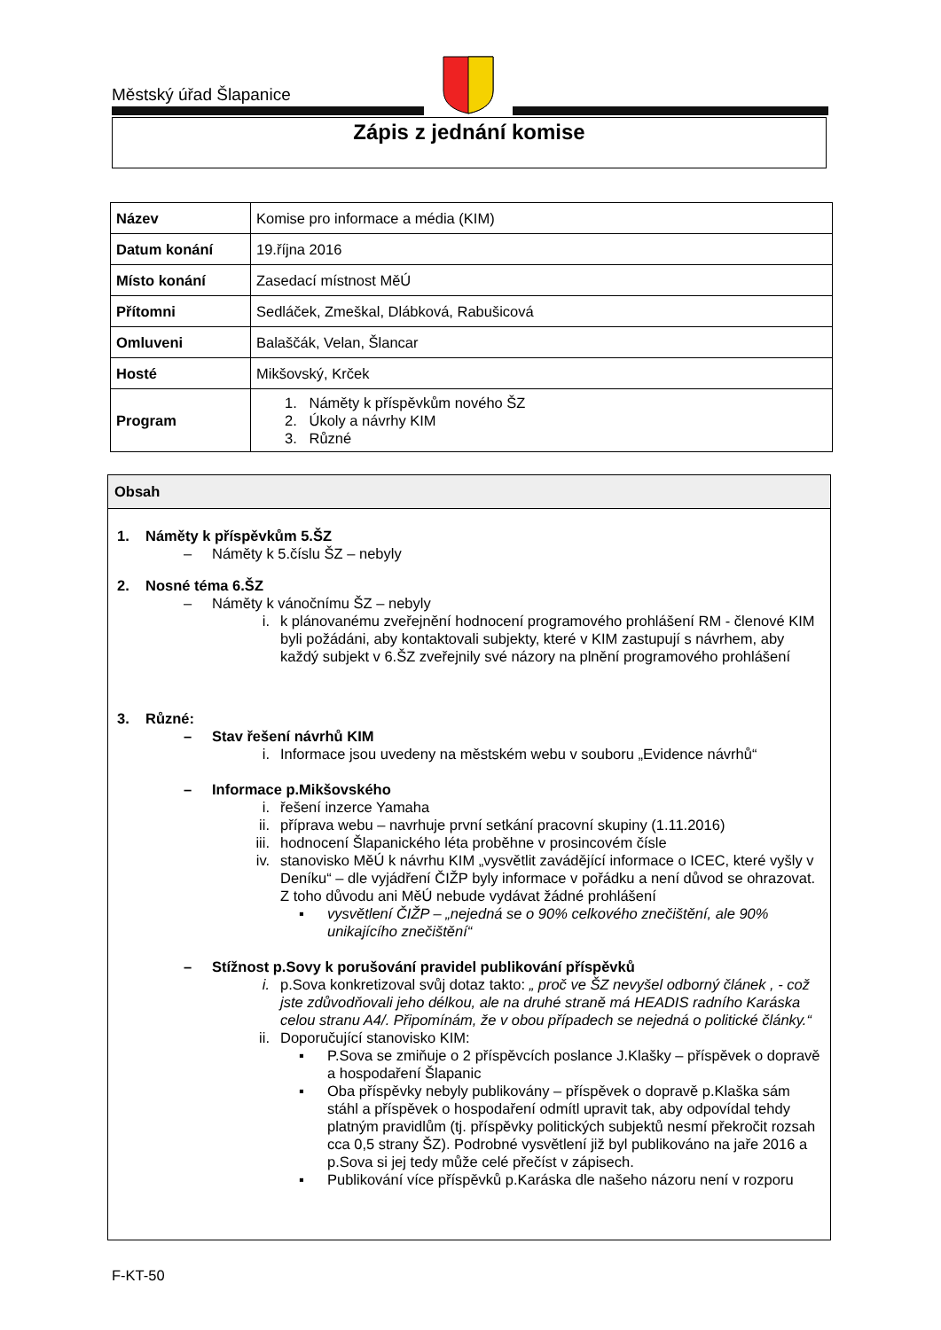Městský úřad Šlapanice
Zápis z jednání komise
| Název | Komise pro informace a média (KIM) |
| Datum konání | 19.října 2016 |
| Místo konání | Zasedací místnost MěÚ |
| Přítomni | Sedláček, Zmeškal, Dlábková, Rabušicová |
| Omluveni | Balaščák, Velan, Šlancar |
| Hosté | Mikšovský, Krček |
| Program | 1. Náměty k příspěvkům nového ŠZ 2. Úkoly a návrhy KIM 3. Různé |
Obsah
1. Náměty k příspěvkům 5.ŠZ
– Náměty k 5.číslu ŠZ – nebyly
2. Nosné téma 6.ŠZ
– Náměty k vánočnímu ŠZ – nebyly
i. k plánovanému zveřejnění hodnocení programového prohlášení RM - členové KIM byli požádáni, aby kontaktovali subjekty, které v KIM zastupují s návrhem, aby každý subjekt v 6.ŠZ zveřejnily své názory na plnění programového prohlášení
3. Různé:
– Stav řešení návrhů KIM
i. Informace jsou uvedeny na městském webu v souboru „Evidence návrhů“
– Informace p.Mikšovského
i. řešení inzerce Yamaha
ii. příprava webu – navrhuje první setkání pracovní skupiny (1.11.2016)
iii.
hodnocení Šlapanického léta proběhne v prosincovém čísle
iv. stanovisko MěÚ k návrhu KIM „vysvětlit zavádějící informace o ICEC, které vyšly v Deníku“ – dle vyjádření ČIŽP byly informace v pořádku a není důvod se ohrazovat. Z toho důvodu ani MěÚ nebude vydávat žádné prohlášení
▪ vysvětlení ČIŽP – „nejedná se o 90% celkového znečištění, ale 90% unikajícího znečištění“
– Stížnost p.Sovy k porušování pravidel publikování příspěvků
i. p.Sova konkretizoval svůj dotaz takto: „ proč ve ŠZ nevyšel odborný článek , - což jste zdůvodňovali jeho délkou, ale na druhé straně má HEADIS radního Karáska celou stranu A4/. Připomínám, že v obou případech se nejedná o politické články.“
ii. Doporučující stanovisko KIM:
▪ P.Sova se zmiňuje o 2 příspěvcích poslance J.Klašky – příspěvek o dopravě a hospodaření Šlapanic
▪ Oba příspěvky nebyly publikovány – příspěvek o dopravě p.Klaška sám stáhl a příspěvek o hospodaření odmítl upravit tak, aby odpovídal tehdy platným pravidlům (tj. příspěvky politických subjektů nesmí překročit rozsah cca 0,5 strany ŠZ). Podrobné vysvětlení již byl publikováno na jaře 2016 a p.Sova si jej tedy může celé přečíst v zápisech.
▪ Publikování více příspěvků p.Karáska dle našeho názoru není v rozporu
F-KT-50